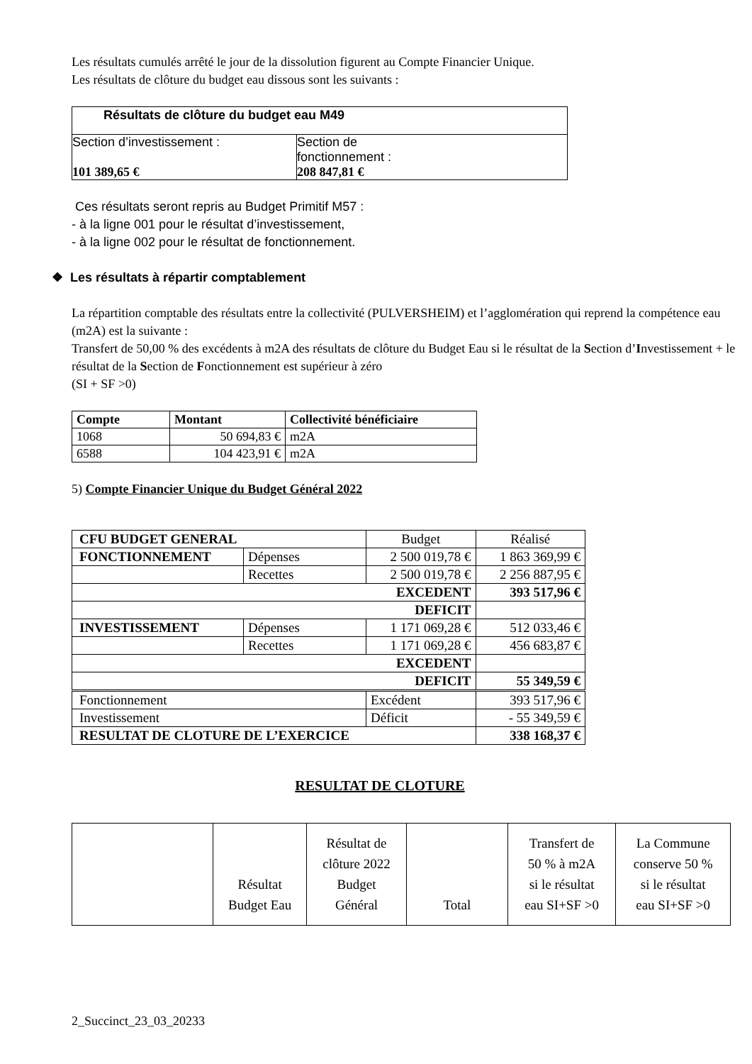Les résultats cumulés arrêté le jour de la dissolution figurent au Compte Financier Unique.
Les résultats de clôture du budget eau dissous sont les suivants :
| Résultats de clôture du budget eau M49 | |
| Section d’investissement : 101 389,65 € | Section de fonctionnement : 208 847,81 € |
Ces résultats seront repris au Budget Primitif M57 :
- à la ligne 001 pour le résultat d’investissement,
- à la ligne 002 pour le résultat de fonctionnement.
❖ Les résultats à répartir comptablement
La répartition comptable des résultats entre la collectivité (PULVERSHEIM) et l’agglomération qui reprend la compétence eau (m2A) est la suivante :
Transfert de 50,00 % des excédents à m2A des résultats de clôture du Budget Eau si le résultat de la Section d’Investissement + le résultat de la Section de Fonctionnement est supérieur à zéro
(SI + SF >0)
| Compte | Montant | Collectivité bénéficiaire |
| --- | --- | --- |
| 1068 | 50 694,83 € | m2A |
| 6588 | 104 423,91 € | m2A |
5) Compte Financier Unique du Budget Général 2022
| CFU BUDGET GENERAL | | Budget | Réalisé |
| FONCTIONNEMENT | Dépenses | 2 500 019,78 € | 1 863 369,99 € |
| | Recettes | 2 500 019,78 € | 2 256 887,95 € |
| EXCEDENT | | | 393 517,96 € |
| DEFICIT | | | |
| INVESTISSEMENT | Dépenses | 1 171 069,28 € | 512 033,46 € |
| | Recettes | 1 171 069,28 € | 456 683,87 € |
| EXCEDENT | | | |
| DEFICIT | | | 55 349,59 € |
| Fonctionnement | | Excédent | 393 517,96 € |
| Investissement | | Déficit | - 55 349,59 € |
| RESULTAT DE CLOTURE DE L’EXERCICE | | | 338 168,37 € |
RESULTAT DE CLOTURE
| | Résultat Budget Eau | Résultat de clôture 2022 Budget Général | Total | Transfert de 50 % à m2A si le résultat eau SI+SF >0 | La Commune conserve 50 % si le résultat eau SI+SF >0 |
2_Succinct_23_03_20233